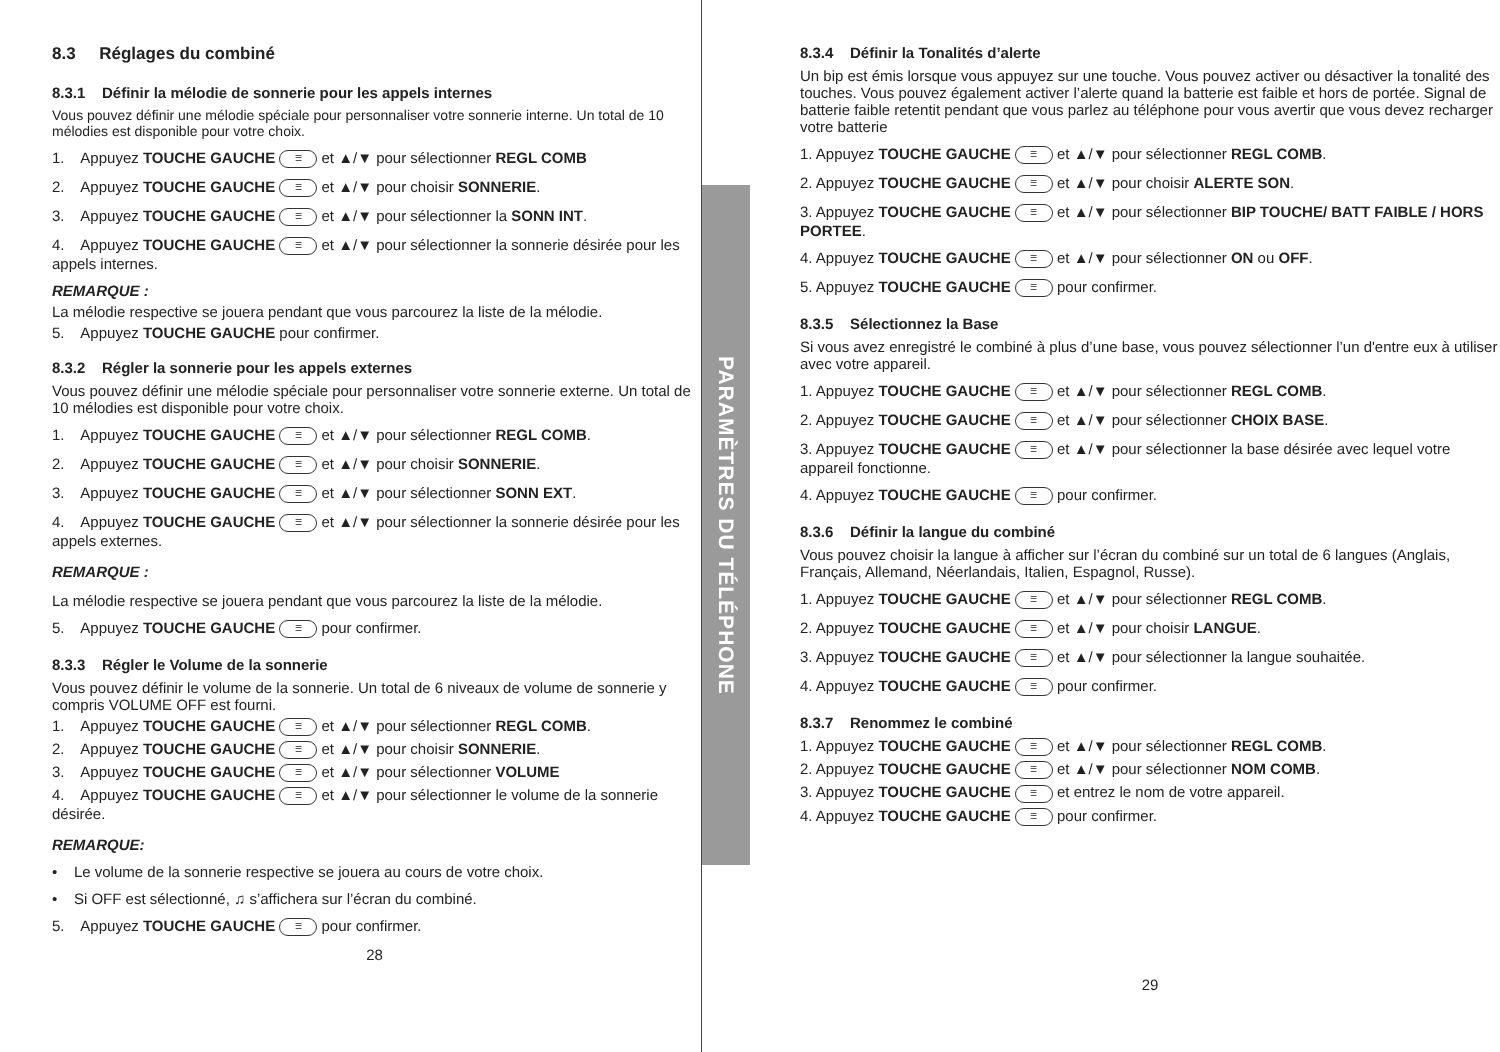8.3 Réglages du combiné
8.3.1 Définir la mélodie de sonnerie pour les appels internes
Vous pouvez définir une mélodie spéciale pour personnaliser votre sonnerie interne. Un total de 10 mélodies est disponible pour votre choix.
1. Appuyez TOUCHE GAUCHE ☰ et ▲/▼ pour sélectionner REGL COMB
2. Appuyez TOUCHE GAUCHE ☰ et ▲/▼ pour choisir SONNERIE.
3. Appuyez TOUCHE GAUCHE ☰ et ▲/▼ pour sélectionner la SONN INT.
4. Appuyez TOUCHE GAUCHE ☰ et ▲/▼ pour sélectionner la sonnerie désirée pour les appels internes.
REMARQUE :
La mélodie respective se jouera pendant que vous parcourez la liste de la mélodie.
5. Appuyez TOUCHE GAUCHE pour confirmer.
8.3.2 Régler la sonnerie pour les appels externes
Vous pouvez définir une mélodie spéciale pour personnaliser votre sonnerie externe. Un total de 10 mélodies est disponible pour votre choix.
1. Appuyez TOUCHE GAUCHE ☰ et ▲/▼ pour sélectionner REGL COMB.
2. Appuyez TOUCHE GAUCHE ☰ et ▲/▼ pour choisir SONNERIE.
3. Appuyez TOUCHE GAUCHE ☰ et ▲/▼ pour sélectionner SONN EXT.
4. Appuyez TOUCHE GAUCHE ☰ et ▲/▼ pour sélectionner la sonnerie désirée pour les appels externes.
REMARQUE :
La mélodie respective se jouera pendant que vous parcourez la liste de la mélodie.
5. Appuyez TOUCHE GAUCHE ☰ pour confirmer.
8.3.3 Régler le Volume de la sonnerie
Vous pouvez définir le volume de la sonnerie. Un total de 6 niveaux de volume de sonnerie y compris VOLUME OFF est fourni.
1. Appuyez TOUCHE GAUCHE ☰ et ▲/▼ pour sélectionner REGL COMB.
2. Appuyez TOUCHE GAUCHE ☰ et ▲/▼ pour choisir SONNERIE.
3. Appuyez TOUCHE GAUCHE ☰ et ▲/▼ pour sélectionner VOLUME
4. Appuyez TOUCHE GAUCHE ☰ et ▲/▼ pour sélectionner le volume de la sonnerie désirée.
REMARQUE:
• Le volume de la sonnerie respective se jouera au cours de votre choix.
• Si OFF est sélectionné, ♫ s’affichera sur l’écran du combiné.
5. Appuyez TOUCHE GAUCHE ☰ pour confirmer.
28
PARAMÈTRES DU TÉLÉPHONE
8.3.4 Définir la Tonalités d’alerte
Un bip est émis lorsque vous appuyez sur une touche. Vous pouvez activer ou désactiver la tonalité des touches. Vous pouvez également activer l’alerte quand la batterie est faible et hors de portée. Signal de batterie faible retentit pendant que vous parlez au téléphone pour vous avertir que vous devez recharger votre batterie
1. Appuyez TOUCHE GAUCHE ☰ et ▲/▼ pour sélectionner REGL COMB.
2. Appuyez TOUCHE GAUCHE ☰ et ▲/▼ pour choisir ALERTE SON.
3. Appuyez TOUCHE GAUCHE ☰ et ▲/▼ pour sélectionner BIP TOUCHE/ BATT FAIBLE / HORS PORTEE.
4. Appuyez TOUCHE GAUCHE ☰ et ▲/▼ pour sélectionner ON ou OFF.
5. Appuyez TOUCHE GAUCHE ☰ pour confirmer.
8.3.5 Sélectionnez la Base
Si vous avez enregistré le combiné à plus d’une base, vous pouvez sélectionner l’un d'entre eux à utiliser avec votre appareil.
1. Appuyez TOUCHE GAUCHE ☰ et ▲/▼ pour sélectionner REGL COMB.
2. Appuyez TOUCHE GAUCHE ☰ et ▲/▼ pour sélectionner CHOIX BASE.
3. Appuyez TOUCHE GAUCHE ☰ et ▲/▼ pour sélectionner la base désirée avec lequel votre appareil fonctionne.
4. Appuyez TOUCHE GAUCHE ☰ pour confirmer.
8.3.6 Définir la langue du combiné
Vous pouvez choisir la langue à afficher sur l’écran du combiné sur un total de 6 langues (Anglais, Français, Allemand, Néerlandais, Italien, Espagnol, Russe).
1. Appuyez TOUCHE GAUCHE ☰ et ▲/▼ pour sélectionner REGL COMB.
2. Appuyez TOUCHE GAUCHE ☰ et ▲/▼ pour choisir LANGUE.
3. Appuyez TOUCHE GAUCHE ☰ et ▲/▼ pour sélectionner la langue souhaitée.
4. Appuyez TOUCHE GAUCHE ☰ pour confirmer.
8.3.7 Renommez le combiné
1. Appuyez TOUCHE GAUCHE ☰ et ▲/▼ pour sélectionner REGL COMB.
2. Appuyez TOUCHE GAUCHE ☰ et ▲/▼ pour sélectionner NOM COMB.
3. Appuyez TOUCHE GAUCHE ☰ et entrez le nom de votre appareil.
4. Appuyez TOUCHE GAUCHE ☰ pour confirmer.
29